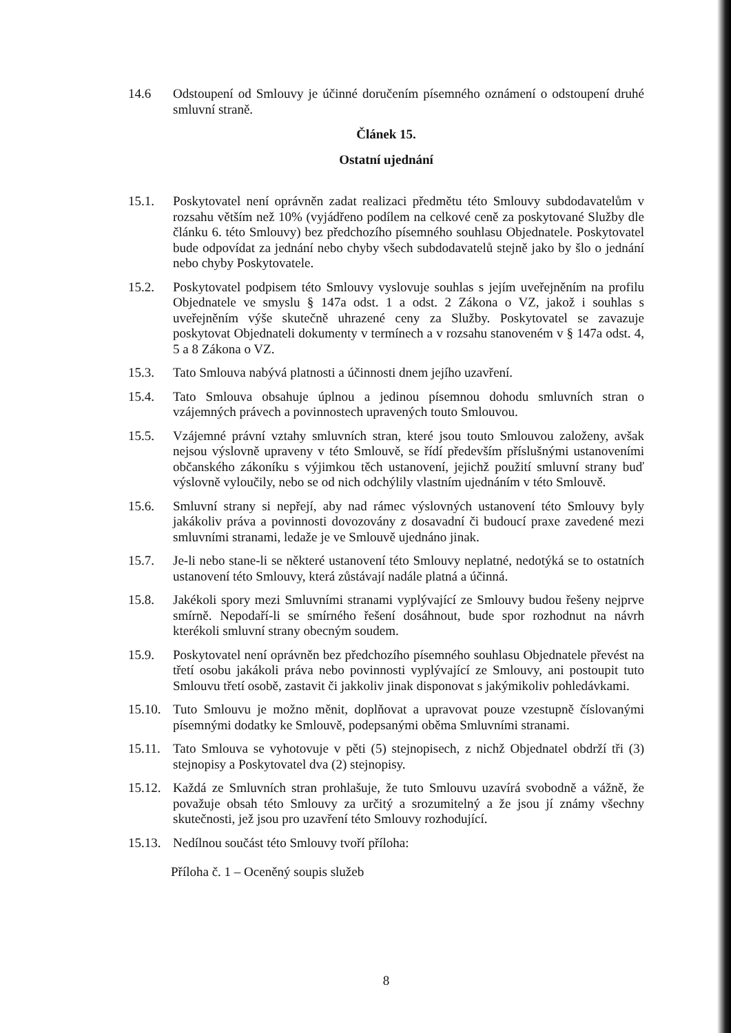14.6 Odstoupení od Smlouvy je účinné doručením písemného oznámení o odstoupení druhé smluvní straně.
Článek 15.
Ostatní ujednání
15.1. Poskytovatel není oprávněn zadat realizaci předmětu této Smlouvy subdodavatelům v rozsahu větším než 10% (vyjádřeno podílem na celkové ceně za poskytované Služby dle článku 6. této Smlouvy) bez předchozího písemného souhlasu Objednatele. Poskytovatel bude odpovídat za jednání nebo chyby všech subdodavatelů stejně jako by šlo o jednání nebo chyby Poskytovatele.
15.2. Poskytovatel podpisem této Smlouvy vyslovuje souhlas s jejím uveřejněním na profilu Objednatele ve smyslu § 147a odst. 1 a odst. 2 Zákona o VZ, jakož i souhlas s uveřejněním výše skutečně uhrazené ceny za Služby. Poskytovatel se zavazuje poskytovat Objednateli dokumenty v termínech a v rozsahu stanoveném v § 147a odst. 4, 5 a 8 Zákona o VZ.
15.3. Tato Smlouva nabývá platnosti a účinnosti dnem jejího uzavření.
15.4. Tato Smlouva obsahuje úplnou a jedinou písemnou dohodu smluvních stran o vzájemných právech a povinnostech upravených touto Smlouvou.
15.5. Vzájemné právní vztahy smluvních stran, které jsou touto Smlouvou založeny, avšak nejsou výslovně upraveny v této Smlouvě, se řídí především příslušnými ustanoveními občanského zákoníku s výjimkou těch ustanovení, jejichž použití smluvní strany buď výslovně vyloučily, nebo se od nich odchýlily vlastním ujednáním v této Smlouvě.
15.6. Smluvní strany si nepřejí, aby nad rámec výslovných ustanovení této Smlouvy byly jakákoliv práva a povinnosti dovozovány z dosavadní či budoucí praxe zavedené mezi smluvními stranami, ledaže je ve Smlouvě ujednáno jinak.
15.7. Je-li nebo stane-li se některé ustanovení této Smlouvy neplatné, nedotýká se to ostatních ustanovení této Smlouvy, která zůstávají nadále platná a účinná.
15.8. Jakékoli spory mezi Smluvními stranami vyplývající ze Smlouvy budou řešeny nejprve smírně. Nepodaří-li se smírného řešení dosáhnout, bude spor rozhodnut na návrh kterékoli smluvní strany obecným soudem.
15.9. Poskytovatel není oprávněn bez předchozího písemného souhlasu Objednatele převést na třetí osobu jakákoli práva nebo povinnosti vyplývající ze Smlouvy, ani postoupit tuto Smlouvu třetí osobě, zastavit či jakkoliv jinak disponovat s jakýmikoliv pohledávkami.
15.10.
Tuto Smlouvu je možno měnit, doplňovat a upravovat pouze vzestupně číslovanými písemnými dodatky ke Smlouvě, podepsanými oběma Smluvními stranami.
15.11.
Tato Smlouva se vyhotovuje v pěti (5) stejnopisech, z nichž Objednatel obdrží tři (3) stejnopisy a Poskytovatel dva (2) stejnopisy.
15.12.
Každá ze Smluvních stran prohlašuje, že tuto Smlouvu uzavírá svobodně a vážně, že považuje obsah této Smlouvy za určitý a srozumitelný a že jsou jí známy všechny skutečnosti, jež jsou pro uzavření této Smlouvy rozhodující.
15.13.
Nedílnou součást této Smlouvy tvoří příloha:
Příloha č. 1 – Oceněný soupis služeb
8